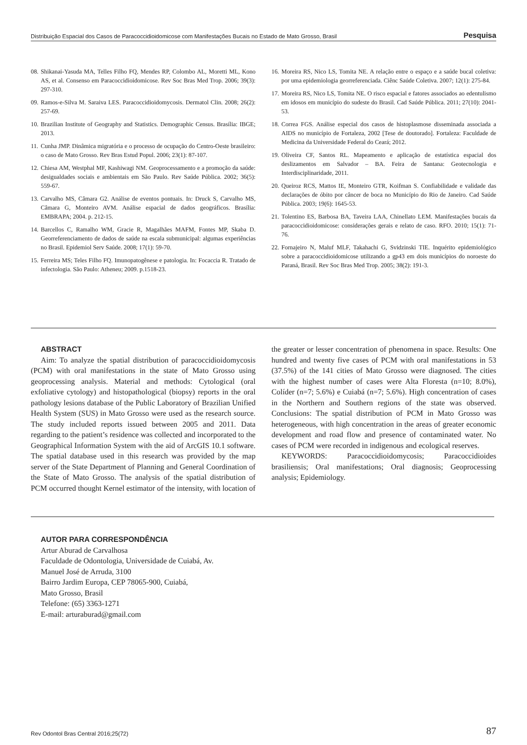Distribuição Espacial dos Casos de Paracoccidioidomicose com Manifestações Bucais no Estado de Mato Grosso, Brasil Pesquisa
08. Shikanai-Yasuda MA, Telles Filho FQ, Mendes RP, Colombo AL, Moretti ML, Kono AS, et al. Consenso em Paracoccidioidomicose. Rev Soc Bras Med Trop. 2006; 39(3): 297-310.
09. Ramos-e-Silva M. Saraiva LES. Paracoccidioidomycosis. Dermatol Clin. 2008; 26(2): 257-69.
10. Brazilian Institute of Geography and Statistics. Demographic Census. Brasília: IBGE; 2013.
11. Cunha JMP. Dinâmica migratória e o processo de ocupação do Centro-Oeste brasileiro: o caso de Mato Grosso. Rev Bras Estud Popul. 2006; 23(1): 87-107.
12. Chiesa AM, Westphal MF, Kashiwagi NM. Geoprocessamento e a promoção da saúde: desigualdades sociais e ambientais em São Paulo. Rev Saúde Pública. 2002; 36(5): 559-67.
13. Carvalho MS, Câmara G2. Análise de eventos pontuais. In: Druck S, Carvalho MS, Câmara G, Monteiro AVM. Análise espacial de dados geográficos. Brasília: EMBRAPA; 2004. p. 212-15.
14. Barcellos C, Ramalho WM, Gracie R, Magalhães MAFM, Fontes MP, Skaba D. Georreferenciamento de dados de saúde na escala submunicipal: algumas experiências no Brasil. Epidemiol Serv Saúde. 2008; 17(1): 59-70.
15. Ferreira MS; Teles Filho FQ. Imunopatogênese e patologia. In: Focaccia R. Tratado de infectologia. São Paulo: Atheneu; 2009. p.1518-23.
16. Moreira RS, Nico LS, Tomita NE. A relação entre o espaço e a saúde bucal coletiva: por uma epidemiologia georreferenciada. Ciênc Saúde Coletiva. 2007; 12(1): 275-84.
17. Moreira RS, Nico LS, Tomita NE. O risco espacial e fatores associados ao edentulismo em idosos em município do sudeste do Brasil. Cad Saúde Pública. 2011; 27(10): 2041-53.
18. Correa FGS. Análise especial dos casos de histoplasmose disseminada associada a AIDS no município de Fortaleza, 2002 [Tese de doutorado]. Fortaleza: Faculdade de Medicina da Universidade Federal do Ceará; 2012.
19. Oliveira CF, Santos RL. Mapeamento e aplicação de estatística espacial dos deslizamentos em Salvador – BA. Feira de Santana: Geotecnologia e Interdisciplinaridade, 2011.
20. Queiroz RCS, Mattos IE, Monteiro GTR, Koifman S. Confiabilidade e validade das declarações de óbito por câncer de boca no Município do Rio de Janeiro. Cad Saúde Pública. 2003; 19(6): 1645-53.
21. Tolentino ES, Barbosa BA, Taveira LAA, Chinellato LEM. Manifestações bucais da paracoccidioidomicose: considerações gerais e relato de caso. RFO. 2010; 15(1): 71-76.
22. Fornajeiro N, Maluf MLF, Takahachi G, Svidzinski TIE. Inquérito epidemiológico sobre a paracoccidioidomicose utilizando a gp43 em dois municípios do noroeste do Paraná, Brasil. Rev Soc Bras Med Trop. 2005; 38(2): 191-3.
ABSTRACT
Aim: To analyze the spatial distribution of paracoccidioidomycosis (PCM) with oral manifestations in the state of Mato Grosso using geoprocessing analysis. Material and methods: Cytological (oral exfoliative cytology) and histopathological (biopsy) reports in the oral pathology lesions database of the Public Laboratory of Brazilian Unified Health System (SUS) in Mato Grosso were used as the research source. The study included reports issued between 2005 and 2011. Data regarding to the patient’s residence was collected and incorporated to the Geographical Information System with the aid of ArcGIS 10.1 software. The spatial database used in this research was provided by the map server of the State Department of Planning and General Coordination of the State of Mato Grosso. The analysis of the spatial distribution of PCM occurred thought Kernel estimator of the intensity, with location of the greater or lesser concentration of phenomena in space. Results: One hundred and twenty five cases of PCM with oral manifestations in 53 (37.5%) of the 141 cities of Mato Grosso were diagnosed. The cities with the highest number of cases were Alta Floresta (n=10; 8.0%), Colíder (n=7; 5.6%) e Cuiabá (n=7; 5.6%). High concentration of cases in the Northern and Southern regions of the state was observed. Conclusions: The spatial distribution of PCM in Mato Grosso was heterogeneous, with high concentration in the areas of greater economic development and road flow and presence of contaminated water. No cases of PCM were recorded in indigenous and ecological reserves.
KEYWORDS: Paracoccidioidomycosis; Paracoccidioides brasiliensis; Oral manifestations; Oral diagnosis; Geoprocessing analysis; Epidemiology.
AUTOR PARA CORRESPONDÊNCIA
Artur Aburad de Carvalhosa
Faculdade de Odontologia, Universidade de Cuiabá, Av.
Manuel José de Arruda, 3100
Bairro Jardim Europa, CEP 78065-900, Cuiabá,
Mato Grosso, Brasil
Telefone: (65) 3363-1271
E-mail: arturaburad@gmail.com
Rev Odontol Bras Central 2016;25(72) 87